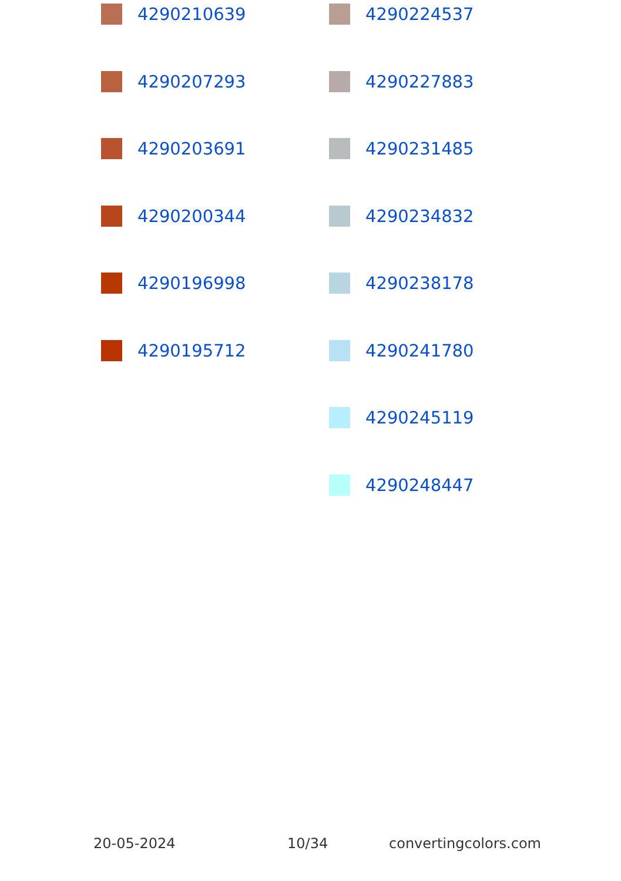4290210639
4290207293
4290203691
4290200344
4290196998
4290195712
4290224537
4290227883
4290231485
4290234832
4290238178
4290241780
4290245119
4290248447
20-05-2024 10/34 convertingcolors.com